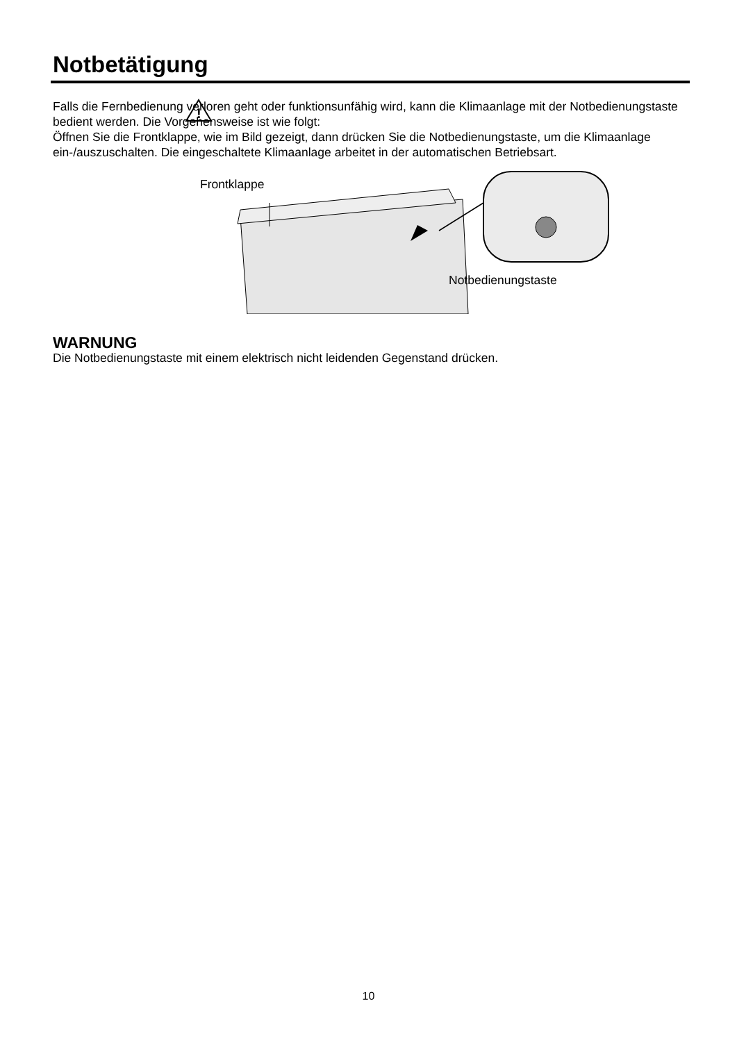Notbetätigung
Falls die Fernbedienung verloren geht oder funktionsunfähig wird, kann die Klimaanlage mit der Notbedienungstaste bedient werden. Die Vorgehensweise ist wie folgt:
Öffnen Sie die Frontklappe, wie im Bild gezeigt, dann drücken Sie die Notbedienungstaste, um die Klimaanlage ein-/auszuschalten. Die eingeschaltete Klimaanlage arbeitet in der automatischen Betriebsart.
Frontklappe
Notbedienungstaste
!
WARNUNG
Die Notbedienungstaste mit einem elektrisch nicht leidenden Gegenstand drücken.
10